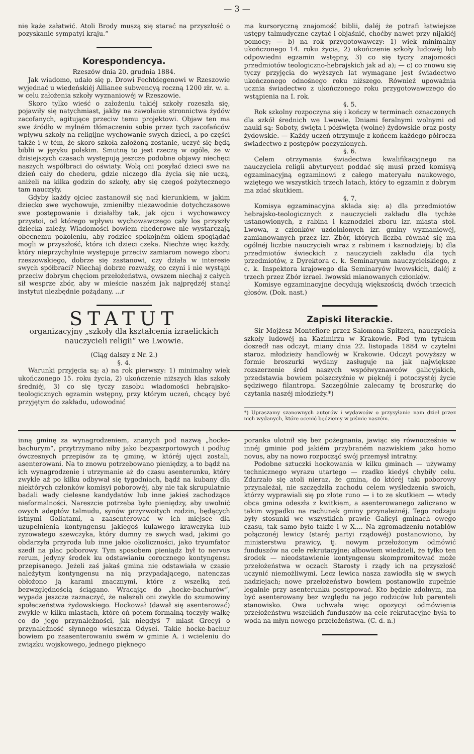— 3 —
nie każe załatwić. Atoli Brody muszą się starać na przyszłość o pozyskanie sympatyi kraju.“
Korespondencya.
Rzeszów dnia 20. grudnia 1884.
Jak wiadomo, udało się p. Drowi Fechtdegenowi w Rzeszowie wyjednać u wiedeńskiéj Allianee subwencyą roczną 1200 złr. w. a. w celu założenia szkoły wyznaniowéj w Rzeszowie.
Skoro tylko wieść o założeniu takiéj szkoły rozeszła się, pojawiły się natychmiast, jakby na zawołanie stronnictwa żydów zacofanych, agitujące przeciw temu projektowi. Objaw ten ma swe źródło w mylném tłómaczeniu sobie przez tych zacofańców wpływu szkoły na religijne wychowanie swych dzieci, a po części także i w tém, że skoro szkoła założoną zostanie, uczyć się będą biblii w języku polskim. Smutną to jest rzeczą w ogóle, że w dzisiejszych czasach występują jeszcze podobne objawy niechęci naszych współbraci do oświaty. Wolą oni posyłać dzieci swe na dzień cały do chederu, gdzie niczego dla życia się nie uczą, aniżeli na kilka godzin do szkoły, aby się czegoś pożytecznego tam nauczyły.
Gdyby każdy ojciec zastanowił się nad kierunkiem, w jakim dziecko swe wychowuje, zmieniłby niezawodnie dotychczasowe swe postępowanie i działałby tak, jak ojcu i wychowawcy przystoi, od którego wpływu wychowawczego cały los przyszły dziecka zależy. Wiadomości bowiem chederowe nie wystarczają obecnemu pokoleniu, aby rodzice spokojném okiem spoglądać mogli w przyszłość, która ich dzieci czeka. Niechże więc każdy, który nieprzychylnie występuje przeciw zamiarom nowego zboru rzeszowskiego, dobrze się zastanowi, czy działa w interesie swych spółbraci? Niechaj dobrze rozważy, co czyni i nie wystąpi przeciw dobrym chęciom przełożeństwa, owszem niechaj z całych sił wesprze zbór, aby w mieście naszém jak najprędzéj stanął instytut niezbędnie pożądany. ...r
STATUT
organizacyjny „szkoły dla kształcenia izraelickich nauczycieli religii“ we Lwowie.
(Ciąg dalszy z Nr. 2.)
§. 4.
Warunki przyjęcia są: a) na rok pierwszy: 1) minimalny wiek ukończonego 15. roku życia, 2) ukończenie niższych klas szkoły średniéj, 3) co się tyczy zasobu wiadomości hebrajsko-teologicznych egzamin wstępny, przy którym uczeń, chcący być przyjętym do zakładu, udowodnić
ma kursoryczną znajomość biblii, daléj że potrafi łatwiejsze ustępy talmudyczne czytać i objaśnić, choćby nawet przy nijakiéj pomocy; — b) na rok przygotowawczy: 1) wiek minimalny ukończonego 14. roku życia, 2) ukończenie szkoły ludowéj lub odpowiedni egzamin wstępny, 3) co się tyczy znajomości przedmiotów teologiczno-hebrajskich jak ad a); — c) co znowu się tyczy przyjęcia do wyższych lat wymagane jest świadectwo ukończonego odnośnego roku niższego. Również upoważnia ucznia świadectwo z ukończonego roku przygotowawczego do wstąpienia na I. rok.
§. 5.
Rok szkolny rozpoczyna się i kończy w terminach oznaczonych dla szkół średnich we Lwowie. Dniami feralnymi wolnymi od nauki są: Soboty, święta i półświęta (wolne) żydowskie oraz posty żydowskie. — Każdy uczeń otrzymuje z końcem każdego półrocza świadectwo z postępów poczynionych.
§. 6.
Celem otrzymania świadectwa kwalifikacyjnego na nauczyciela religii abyturyent poddać się musi przed komisyą egzaminacyjną egzaminowi z całego materyału naukowego, wziętego we wszystkich trzech latach, który to egzamin z dobrym ma zdać skutkiem.
§. 7.
Komisya egzaminacyjna składa się: a) dla przedmiotów hebrajsko-teologicznych z nauczycieli zakładu dla tychże ustanowionych, z rabina i kaznodziei zboru izr. miasta stoł. Lwowa, z członków uzdolnionych izr. gminy wyznaniowéj, zamianowanych przez izr. Zbór, których liczba równać się ma ogólnéj liczbie nauczycieli wraz z rabinem i kaznodzieją; b) dla przedmiotów świeckich z nauczycieli zakładu dla tych przedmiotów, z Dyrektora c. k. Seminaryum nauczycielskiego, z c. k. Inspektora krajowego dla Seminaryów lwowskich, daléj z trzech przez Zbór izrael. lwowski mianowanych członków.
Komisye egzaminacyjne decydują większością dwóch trzecich głosów. (Dok. nast.)
Zapiski literackie.
Sir Mojżesz Montefiore przez Salomona Spitzera, nauczyciela szkoły ludowéj na Kazimirzu w Krakowie. Pod tym tytułem doszedł nas odczyt, miany dnia 22. listopada 1884 w czytelni staroz. młodzieży handlowéj w Krakowie. Odczyt powyższy w formie broszurki wydany zasługuje na jak największe rozszerzenie śród naszych współwyznawców galicyjskich, przedstawia bowiem polszczyźnie w pięknéj i potoczystéj życie sędziwego filantropa. Szczególnie zalecamy tę broszurkę do czytania naszéj młodzieży.*)
*) Upraszamy szanownych autorów i wydawców o przysyłanie nam dzieł przez nich wydanych, które ocenić będziemy w piśmie naszém.
inną gminę za wynagrodzeniem, znanych pod nazwą „hocke-bachurym“, przytrzymano niby jako bezpaszportowych i podług ówczesnych przepisów za tę gminę, w któréj ujęci zostali, asenterowani. Na to znowu potrzebowano pieniędzy, a to bądź na ich wynagrodzenie i utrzymanie aż do czasu asenterunku, który zwykle aż po kilku odbywał się tygodniach, bądź na kubany dla niektórych członków komisyi poborowéj, aby nie tak skrupulatnie badali wady cielesne kandydatów lub inne jakieś zachodzące nieformalności. Nareszcie potrzeba było pieniędzy, aby uwolnić owych adeptów talmudu, synów przyzwoitych rodzin, będących istnymi Goliatami, a zaasenterować w ich miejsce dla uzupełnienia kontyngensu jakiegoś kulawego krawczyka lub zyzowatego szewczyka, który dumny ze swych wad, jakimi go obdarzyła przyroda lub inne jakie okoliczności, jako tryumfator szedł na plac poborowy. Tym sposobem pieniądz był to nervus rerum, jedyny środek ku odstawianiu corocznego kontyngensu przepisanego. Jeżeli zaś jakaś gmina nie odstawiała w czasie należytym kontyngensu na nią przypadającego, natenczas obłożono ją karami znacznymi, które z wszelką zeń bezwzględnością ściągano. Wracając do „hocke-bachurów“, wypada jeszcze zaznaczyć, że należeli oni zwykle do szumowiny społeczeństwa żydowskiego. Hockował (dawał się asenterować) zwykle w kilku miastach, które oń potem formalną toczyły walkę co do jego przynależności, jak niegdyś 7 miast Grecyi o przynależność słynnego wieszcza Odysei. Takie hocke-bachur bowiem po zaasenterowaniu swém w gminie A. i wcieleniu do związku wojskowego, jednego pięknego
poranka ulotnił się bez pożegnania, jawiąc się równocześnie w innéj gminie pod jakiém przybraném nazwiskiem jako homo novus, aby na nowo rozpocząć swój przemysł intratny.
Podobne sztuczki hockowania w kilku gminach — używamy technicznego wyrazu utartego — rzadko kiedyś chybiły celu. Zdarzało się atoli nieraz, że gmina, do któréj taki poborowy przynależał, nie szczędziła zachodu celem wyśledzenia swoich, którzy wyprawiali się po złote runo — i to ze skutkiem — wtedy obca gmina odeszła z kwitkiem, a asenterowanego zaliczano w takim wypadku na rachunek gminy przynależnéj. Tego rodzaju były stosunki we wszystkich prawie Galicyi gminach owego czasu, tak samo było także i w X.... Na zgromadzeniu notablów połączonéj lewicy (staréj partyi rządowéj) postanowiono, by ministerstwu prawicy, tj. nowym przełożonym odmówić funduszów na cele rekrutacyjne; albowiem wiedzieli, że tylko ten środek — nieodstawienie kontyngensu skompromitować może przełożeństwa w oczach Starosty i rządy ich na przyszłość uczynić niemożliwymi. Lecz lewica nasza zawiodła się w swych nadziejach; nowe przełożeństwo bowiem postanowiło zupełnie legalnie przy asenterunku postępować. Kto będzie zdolnym, ma być asenterowany bez względu na jego rodziców lub parenteli stanowisko. Owa uchwała więc opozycyi odmówienia przełożeństwu wszelkich funduszów na cele rekrutacyjne była to woda na młyn nowego przełożeństwa. (C. d. n.)